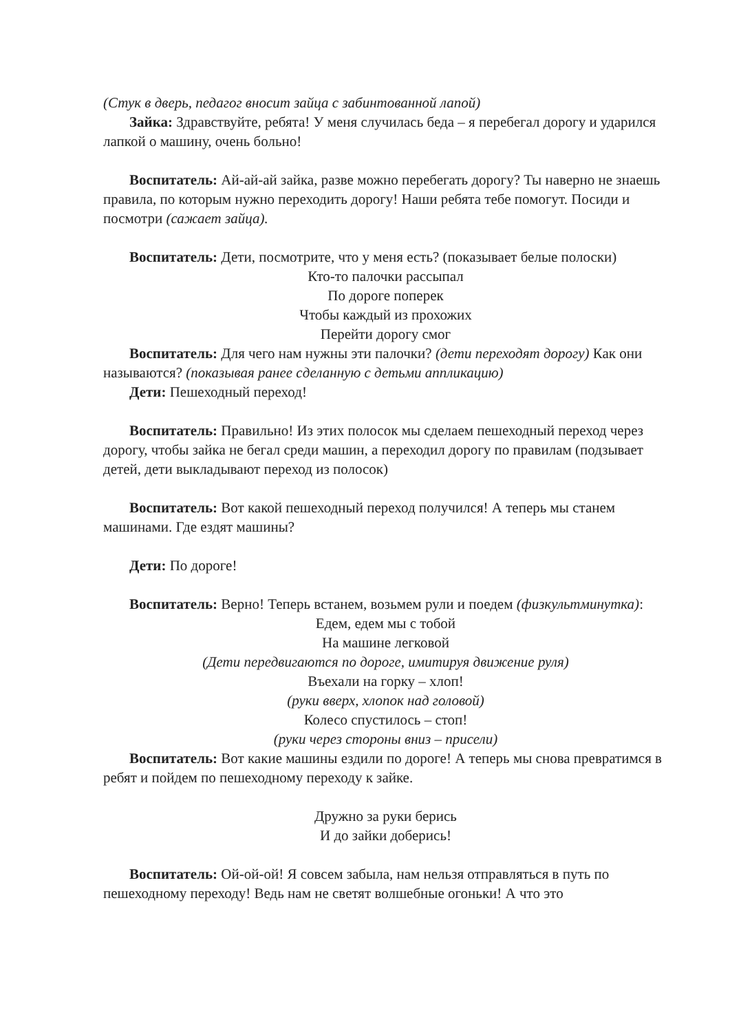(Стук в дверь, педагог вносит зайца с забинтованной лапой)
Зайка: Здравствуйте, ребята! У меня случилась беда – я перебегал дорогу и ударился лапкой о машину, очень больно!
Воспитатель: Ай-ай-ай зайка, разве можно перебегать дорогу? Ты наверно не знаешь правила, по которым нужно переходить дорогу! Наши ребята тебе помогут. Посиди и посмотри (сажает зайца).
Воспитатель: Дети, посмотрите, что у меня есть? (показывает белые полоски)
Кто-то палочки рассыпал
По дороге поперек
Чтобы каждый из прохожих
Перейти дорогу смог
Воспитатель: Для чего нам нужны эти палочки? (дети переходят дорогу) Как они называются? (показывая ранее сделанную с детьми аппликацию)
Дети: Пешеходный переход!
Воспитатель: Правильно! Из этих полосок мы сделаем пешеходный переход через дорогу, чтобы зайка не бегал среди машин, а переходил дорогу по правилам (подзывает детей, дети выкладывают переход из полосок)
Воспитатель: Вот какой пешеходный переход получился! А теперь мы станем машинами. Где ездят машины?
Дети: По дороге!
Воспитатель: Верно! Теперь встанем, возьмем рули и поедем (физкультминутка):
Едем, едем мы с тобой
На машине легковой
(Дети передвигаются по дороге, имитируя движение руля)
Въехали на горку – хлоп!
(руки вверх, хлопок над головой)
Колесо спустилось – стоп!
(руки через стороны вниз – присели)
Воспитатель: Вот какие машины ездили по дороге! А теперь мы снова превратимся в ребят и пойдем по пешеходному переходу к зайке.
Дружно за руки берись
И до зайки доберись!
Воспитатель: Ой-ой-ой! Я совсем забыла, нам нельзя отправляться в путь по пешеходному переходу! Ведь нам не светят волшебные огоньки! А что это